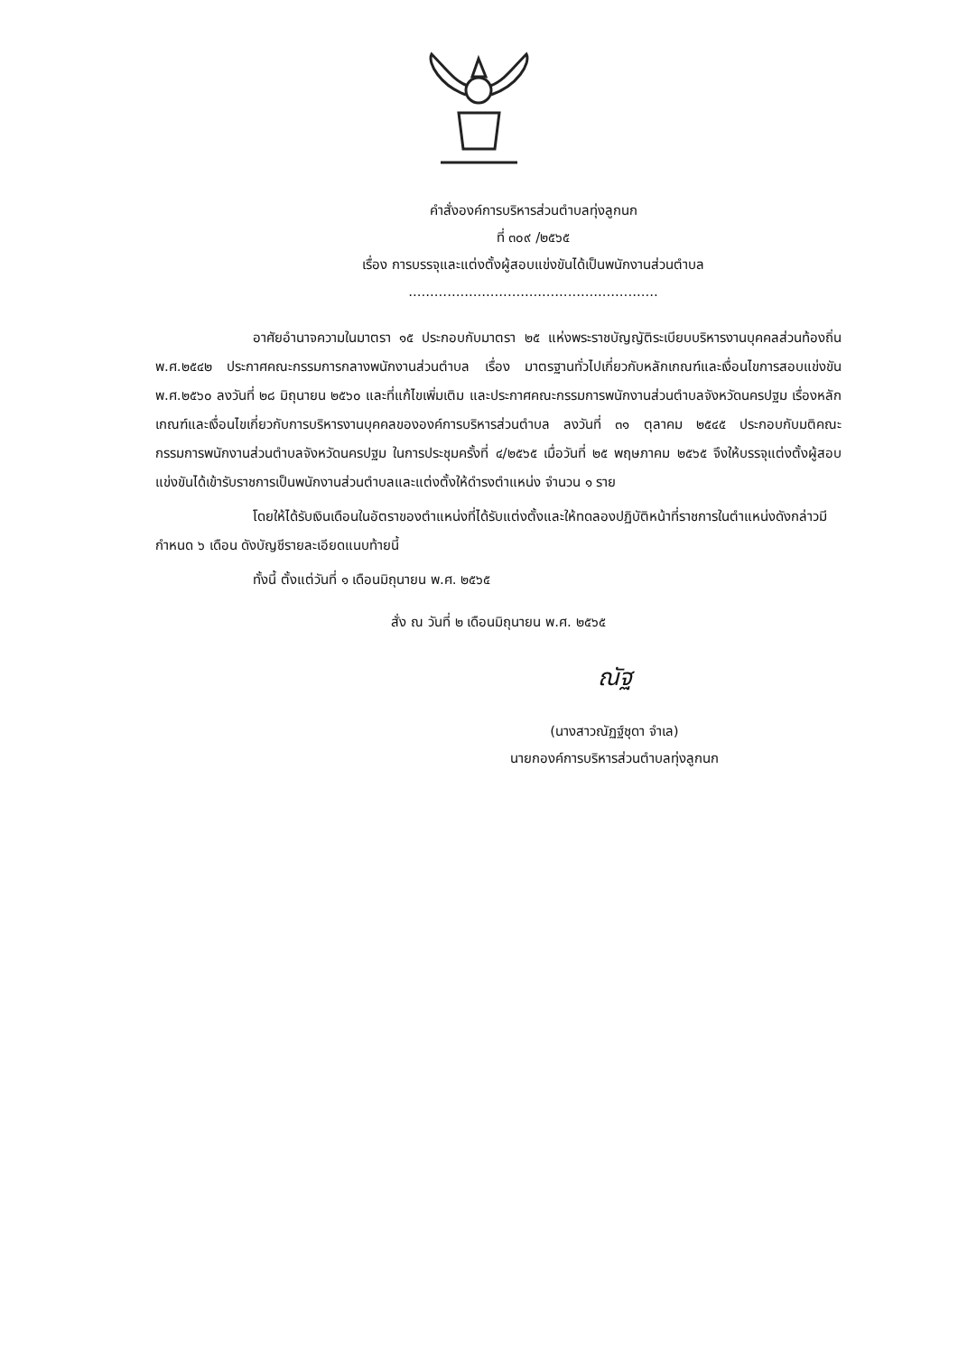คำสั่งองค์การบริหารส่วนตำบลทุ่งลูกนก
ที่ ๓๐๙ /๒๕๖๕
เรื่อง การบรรจุและแต่งตั้งผู้สอบแข่งขันได้เป็นพนักงานส่วนตำบล
..........................................................
อาศัยอำนาจความในมาตรา ๑๕ ประกอบกับมาตรา ๒๕ แห่งพระราชบัญญัติระเบียบบริหารงานบุคคลส่วนท้องถิ่น พ.ศ.๒๕๔๒ ประกาศคณะกรรมการกลางพนักงานส่วนตำบล เรื่อง มาตรฐานทั่วไปเกี่ยวกับหลักเกณฑ์และเงื่อนไขการสอบแข่งขันพ.ศ.๒๕๖๐ ลงวันที่ ๒๘ มิถุนายน ๒๕๖๐ และที่แก้ไขเพิ่มเติม และประกาศคณะกรรมการพนักงานส่วนตำบลจังหวัดนครปฐม เรื่องหลักเกณฑ์และเงื่อนไขเกี่ยวกับการบริหารงานบุคคลขององค์การบริหารส่วนตำบล ลงวันที่ ๓๑ ตุลาคม ๒๕๔๕ ประกอบกับมติคณะกรรมการพนักงานส่วนตำบลจังหวัดนครปฐม ในการประชุมครั้งที่ ๔/๒๕๖๕ เมื่อวันที่ ๒๕ พฤษภาคม ๒๕๖๕ จึงให้บรรจุแต่งตั้งผู้สอบแข่งขันได้เข้ารับราชการเป็นพนักงานส่วนตำบลและแต่งตั้งให้ดำรงตำแหน่ง จำนวน ๑ ราย
โดยให้ได้รับเงินเดือนในอัตราของตำแหน่งที่ได้รับแต่งตั้งและให้ทดลองปฏิบัติหน้าที่ราชการในตำแหน่งดังกล่าวมีกำหนด ๖ เดือน ดังบัญชีรายละเอียดแนบท้ายนี้
ทั้งนี้ ตั้งแต่วันที่ ๑ เดือนมิถุนายน พ.ศ. ๒๕๖๕
สั่ง ณ วันที่ ๒ เดือนมิถุนายน พ.ศ. ๒๕๖๕
ณัฐ
(นางสาวณัฏฐ์ชุดา จำเล)
นายกองค์การบริหารส่วนตำบลทุ่งลูกนก